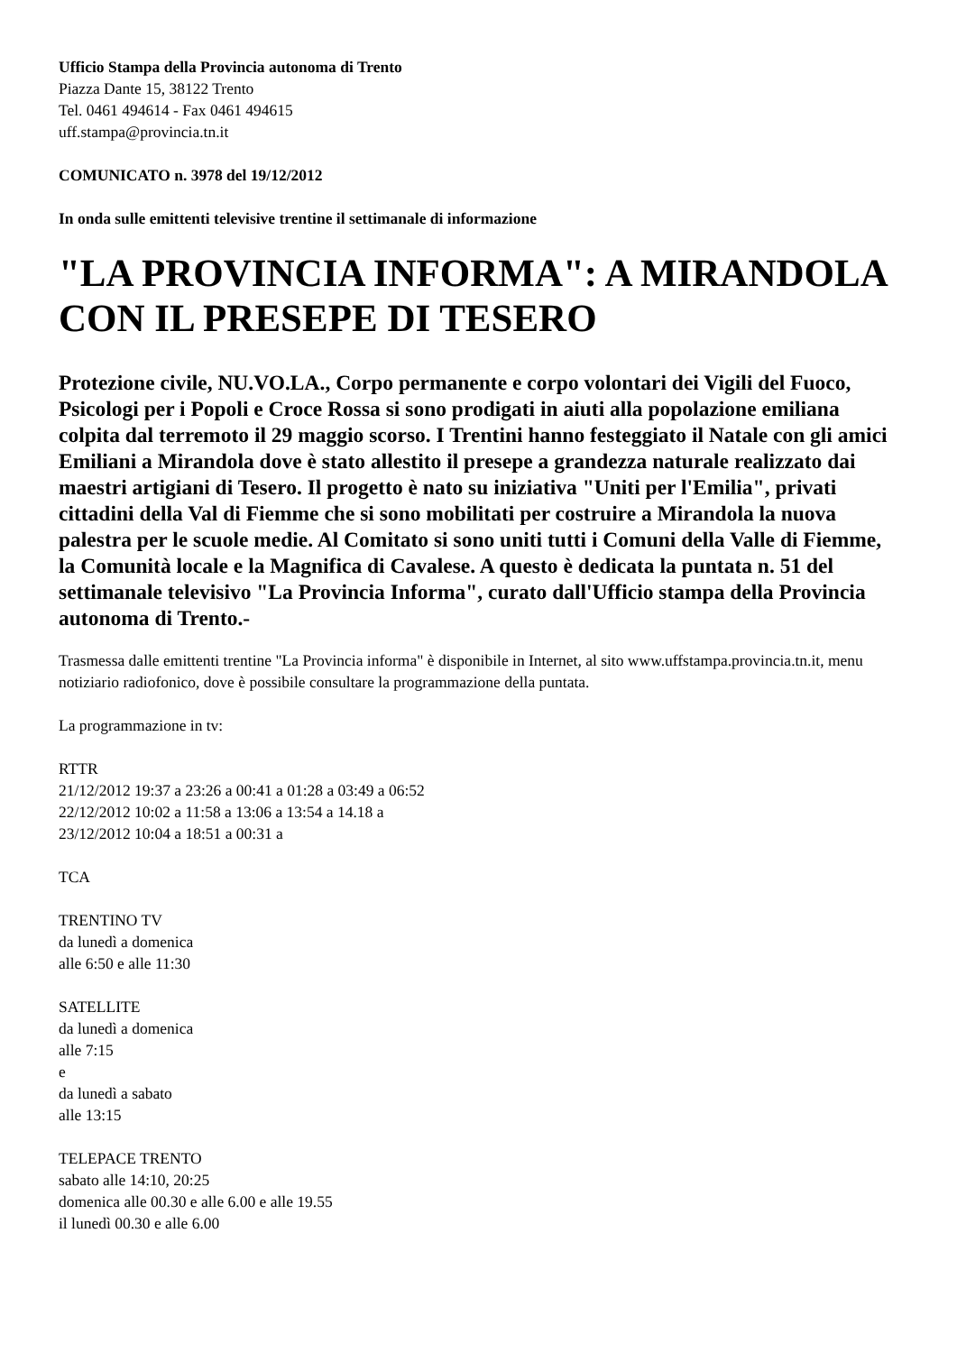Ufficio Stampa della Provincia autonoma di Trento
Piazza Dante 15, 38122 Trento
Tel. 0461 494614 - Fax 0461 494615
uff.stampa@provincia.tn.it
COMUNICATO n. 3978 del 19/12/2012
In onda sulle emittenti televisive trentine il settimanale di informazione
"LA PROVINCIA INFORMA": A MIRANDOLA CON IL PRESEPE DI TESERO
Protezione civile, NU.VO.LA., Corpo permanente e corpo volontari dei Vigili del Fuoco, Psicologi per i Popoli e Croce Rossa si sono prodigati in aiuti alla popolazione emiliana colpita dal terremoto il 29 maggio scorso. I Trentini hanno festeggiato il Natale con gli amici Emiliani a Mirandola dove è stato allestito il presepe a grandezza naturale realizzato dai maestri artigiani di Tesero. Il progetto è nato su iniziativa "Uniti per l'Emilia", privati cittadini della Val di Fiemme che si sono mobilitati per costruire a Mirandola la nuova palestra per le scuole medie. Al Comitato si sono uniti tutti i Comuni della Valle di Fiemme, la Comunità locale e la Magnifica di Cavalese. A questo è dedicata la puntata n. 51 del settimanale televisivo "La Provincia Informa", curato dall'Ufficio stampa della Provincia autonoma di Trento.-
Trasmessa dalle emittenti trentine "La Provincia informa" è disponibile in Internet, al sito www.uffstampa.provincia.tn.it, menu notiziario radiofonico, dove è possibile consultare la programmazione della puntata.
La programmazione in tv:
RTTR
21/12/2012 19:37 a 23:26 a 00:41 a 01:28 a 03:49 a 06:52
22/12/2012 10:02 a 11:58 a 13:06 a 13:54 a 14.18 a
23/12/2012 10:04 a 18:51 a 00:31 a
TCA
TRENTINO TV
da lunedì a domenica
alle 6:50 e alle 11:30
SATELLITE
da lunedì a domenica
alle 7:15
e
da lunedì a sabato
alle 13:15
TELEPACE TRENTO
sabato alle 14:10, 20:25
domenica alle 00.30 e alle 6.00 e alle 19.55
il lunedì 00.30 e alle 6.00